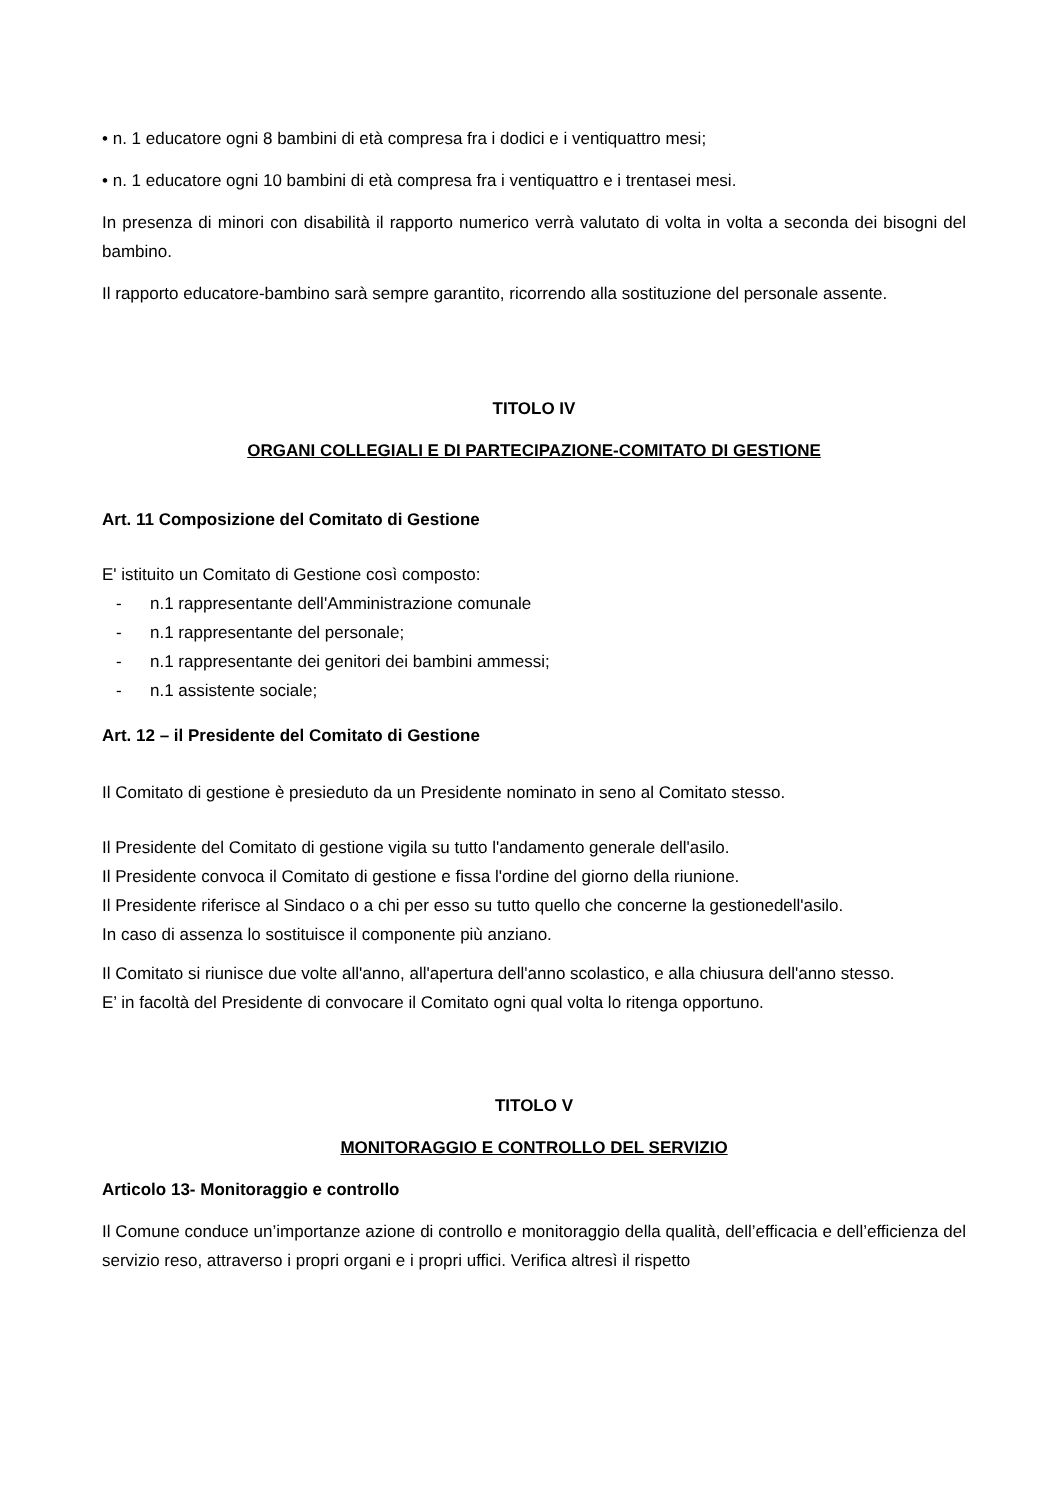• n. 1 educatore ogni 8 bambini di età compresa fra i dodici e i ventiquattro mesi;
• n. 1 educatore ogni 10 bambini di età compresa fra i ventiquattro e i trentasei mesi.
In presenza di minori con disabilità il rapporto numerico verrà valutato di volta in volta a seconda dei bisogni del bambino.
Il rapporto educatore-bambino sarà sempre garantito, ricorrendo alla sostituzione del personale assente.
TITOLO IV
ORGANI COLLEGIALI E DI PARTECIPAZIONE-COMITATO DI GESTIONE
Art. 11 Composizione del Comitato di Gestione
E' istituito un Comitato di Gestione così composto:
- n.1 rappresentante dell'Amministrazione comunale
- n.1 rappresentante del personale;
- n.1 rappresentante dei genitori dei bambini ammessi;
- n.1 assistente sociale;
Art. 12 – il Presidente del Comitato di Gestione
Il Comitato di gestione è presieduto da un Presidente nominato in seno al Comitato stesso.
Il Presidente del Comitato di gestione vigila su tutto l'andamento generale dell'asilo.
Il Presidente convoca il Comitato di gestione e fissa l'ordine del giorno della riunione.
Il Presidente riferisce al Sindaco o a chi per esso su tutto quello che concerne la gestionedell'asilo.
In caso di assenza lo sostituisce il componente più anziano.
Il Comitato si riunisce due volte all'anno, all'apertura dell'anno scolastico, e alla chiusura dell'anno stesso.
E’ in facoltà del Presidente di convocare il Comitato ogni qual volta lo ritenga opportuno.
TITOLO V
MONITORAGGIO E CONTROLLO DEL SERVIZIO
Articolo 13- Monitoraggio e controllo
Il Comune conduce un’importanze azione di controllo e monitoraggio della qualità, dell’efficacia e dell’efficienza del servizio reso, attraverso i propri organi e i propri uffici. Verifica altresì il rispetto